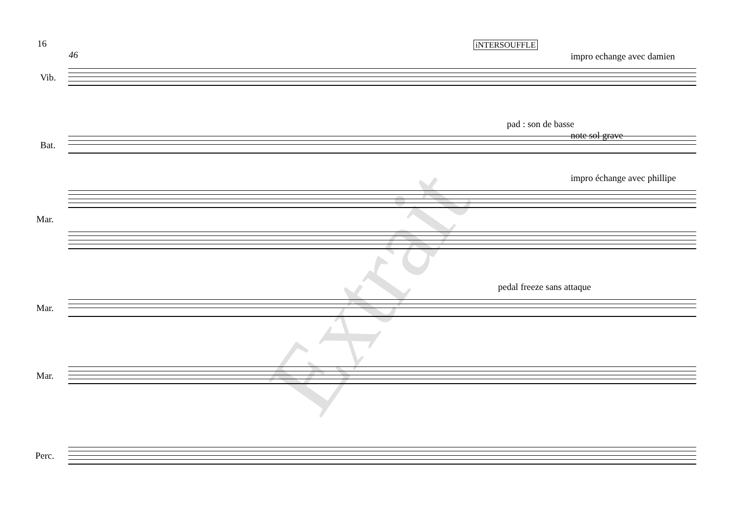16 iNTERSOUFFLE
46 impro echange avec damien
Vib.
pad : son de basse
note sol grave
Bat.
impro échange avec phillipe
Mar.
pedal freeze sans attaque
Mar.
Mar.
Perc.
Extrait